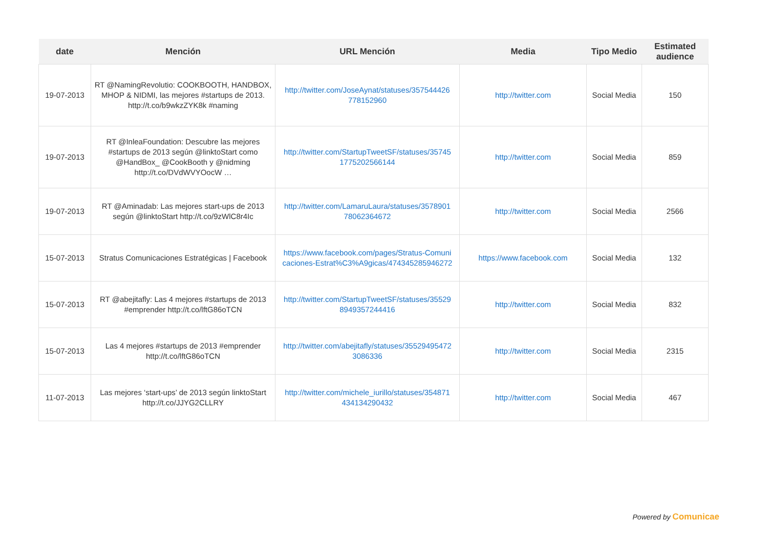| date | Mención | URL Mención | Media | Tipo Medio | Estimated audience |
| --- | --- | --- | --- | --- | --- |
| 19-07-2013 | RT @NamingRevolutio: COOKBOOTH, HANDBOX, MHOP & NIDMI, las mejores #startups de 2013. http://t.co/b9wkzZYK8k #naming | http://twitter.com/JoseAynat/statuses/357544426 778152960 | http://twitter.com | Social Media | 150 |
| 19-07-2013 | RT @InleaFoundation: Descubre las mejores #startups de 2013 según @linktoStart como @HandBox_ @CookBooth y @nidming http://t.co/DVdWVYOocW … | http://twitter.com/StartupTweetSF/statuses/35745 1775202566144 | http://twitter.com | Social Media | 859 |
| 19-07-2013 | RT @Aminadab: Las mejores start-ups de 2013 según @linktoStart http://t.co/9zWlC8r4Ic | http://twitter.com/LamaruLaura/statuses/3578901 78062364672 | http://twitter.com | Social Media | 2566 |
| 15-07-2013 | Stratus Comunicaciones Estratégicas / Facebook | https://www.facebook.com/pages/Stratus-Comuni caciones-Estrat%C3%A9gicas/474345285946272 | https://www.facebook.com | Social Media | 132 |
| 15-07-2013 | RT @abejitafly: Las 4 mejores #startups de 2013 #emprender http://t.co/lftG86oTCN | http://twitter.com/StartupTweetSF/statuses/35529 8949357244416 | http://twitter.com | Social Media | 832 |
| 15-07-2013 | Las 4 mejores #startups de 2013 #emprender http://t.co/lftG86oTCN | http://twitter.com/abejitafly/statuses/35529495472 3086336 | http://twitter.com | Social Media | 2315 |
| 11-07-2013 | Las mejores ‘start-ups’ de 2013 según linktoStart http://t.co/JJYG2CLLRY | http://twitter.com/michele_iurillo/statuses/354871 434134290432 | http://twitter.com | Social Media | 467 |
Powered by Comunicae